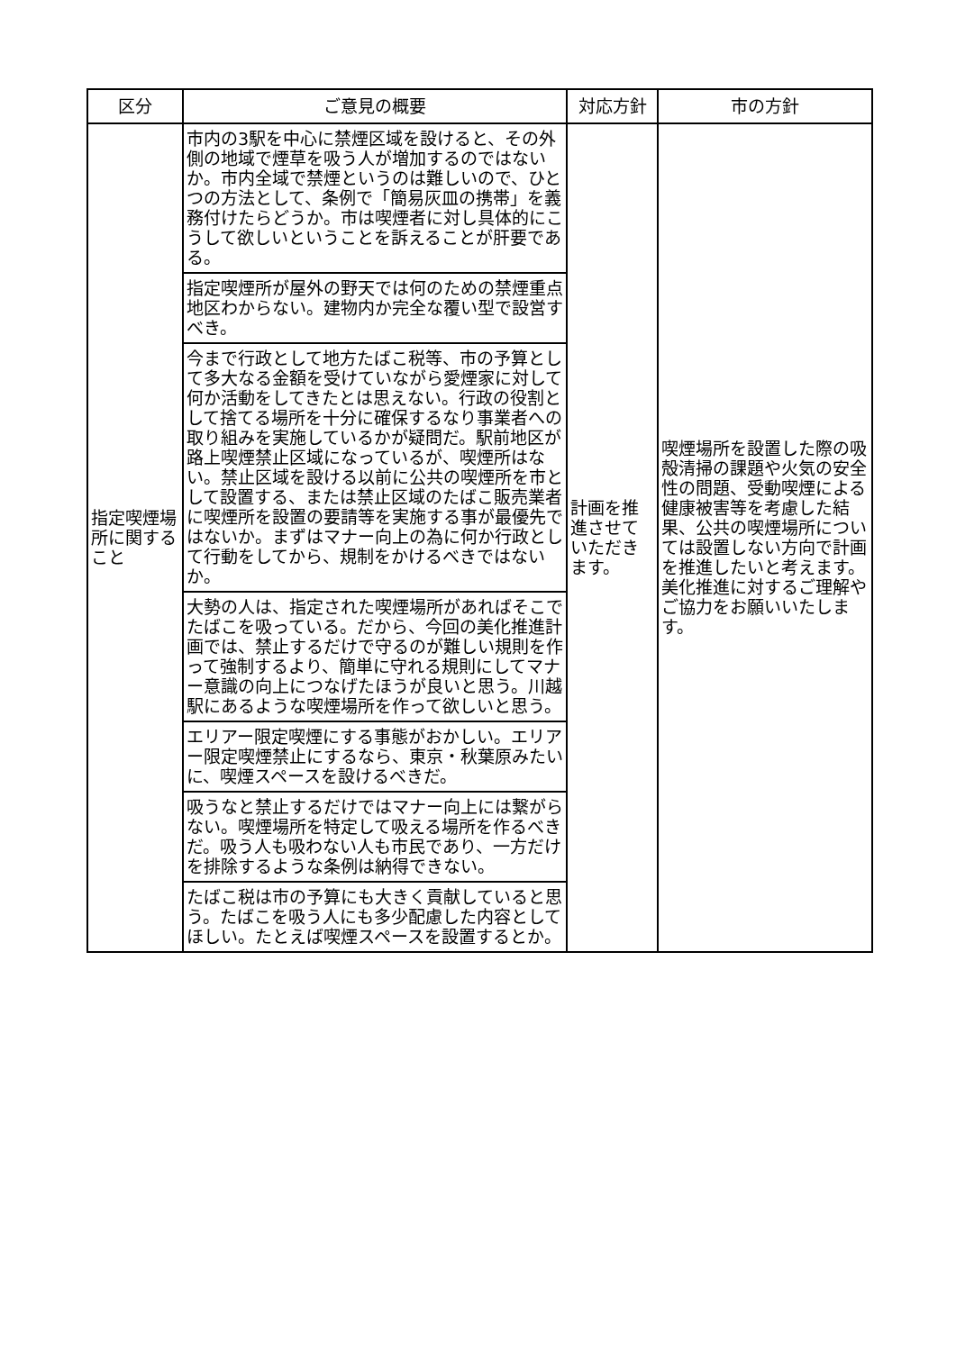| 区分 | ご意見の概要 | 対応方針 | 市の方針 |
| --- | --- | --- | --- |
| 指定喫煙場所に関すること | 市内の3駅を中心に禁煙区域を設けると、その外側の地域で煙草を吸う人が増加するのではないか。市内全域で禁煙というのは難しいので、ひとつの方法として、条例で「簡易灰皿の携帯」を義務付けたらどうか。市は喫煙者に対し具体的にこうして欲しいということを訴えることが肝要である。 | 計画を推進させていただきます。 | 喫煙場所を設置した際の吸殻清掃の課題や火気の安全性の問題、受動喫煙による健康被害等を考慮した結果、公共の喫煙場所については設置しない方向で計画を推進したいと考えます。美化推進に対するご理解やご協力をお願いいたします。 |
| | 指定喫煙所が屋外の野天では何のための禁煙重点地区わからない。建物内か完全な覆い型で設営すべき。 | | |
| | 今まで行政として地方たばこ税等、市の予算として多大なる金額を受けていながら愛煙家に対して何か活動をしてきたとは思えない。行政の役割として捨てる場所を十分に確保するなり事業者への取り組みを実施しているかが疑問だ。駅前地区が路上喫煙禁止区域になっているが、喫煙所はない。禁止区域を設ける以前に公共の喫煙所を市として設置する、または禁止区域のたばこ販売業者に喫煙所を設置の要請等を実施する事が最優先ではないか。まずはマナー向上の為に何か行政として行動をしてから、規制をかけるべきではないか。 | | |
| | 大勢の人は、指定された喫煙場所があればそこでたばこを吸っている。だから、今回の美化推進計画では、禁止するだけで守るのが難しい規則を作って強制するより、簡単に守れる規則にしてマナー意識の向上につなげたほうが良いと思う。川越駅にあるような喫煙場所を作って欲しいと思う。 | | |
| | エリアー限定喫煙にする事態がおかしい。エリアー限定喫煙禁止にするなら、東京・秋葉原みたいに、喫煙スペースを設けるべきだ。 | | |
| | 吸うなと禁止するだけではマナー向上には繋がらない。喫煙場所を特定して吸える場所を作るべきだ。吸う人も吸わない人も市民であり、一方だけを排除するような条例は納得できない。 | | |
| | たばこ税は市の予算にも大きく貢献していると思う。たばこを吸う人にも多少配慮した内容としてほしい。たとえば喫煙スペースを設置するとか。 | | |